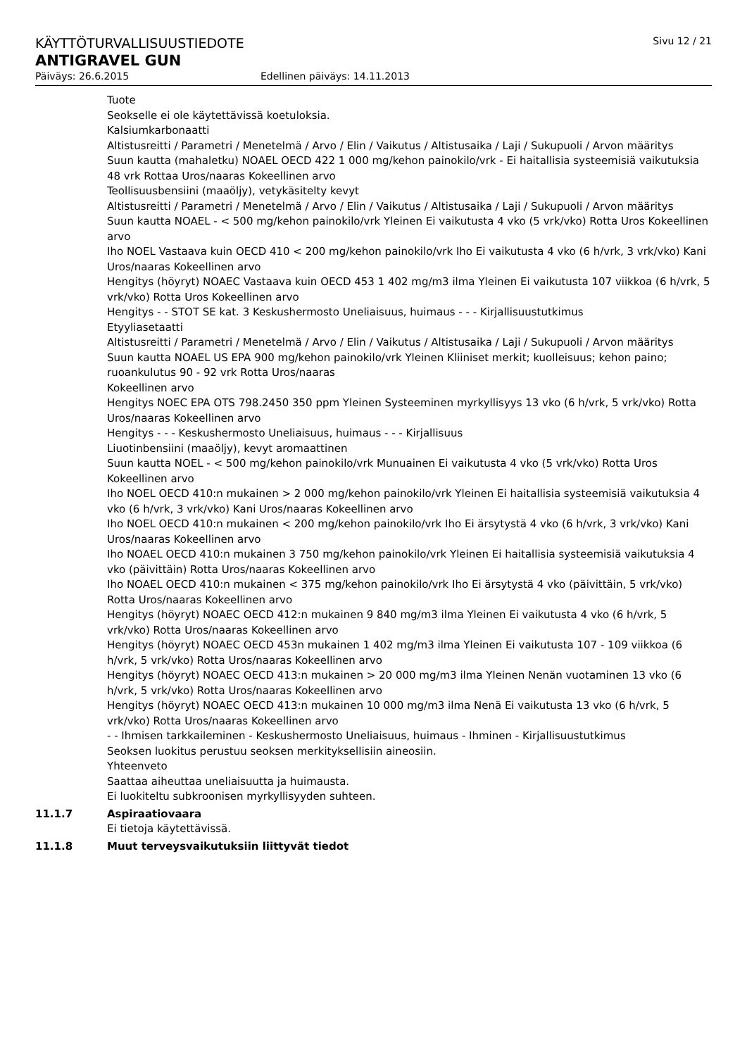KÄYTTÖTURVALLISUUSTIEDOTE Sivu 12 / 21
ANTIGRAVEL GUN
Päiväys: 26.6.2015 Edellinen päiväys: 14.11.2013
Tuote
Seokselle ei ole käytettävissä koetuloksia.
Kalsiumkarbonaatti
Altistusreitti / Parametri / Menetelmä / Arvo / Elin / Vaikutus / Altistusaika / Laji / Sukupuoli / Arvon määritys
Suun kautta (mahaletku) NOAEL OECD 422 1 000 mg/kehon painokilo/vrk - Ei haitallisia systeemisiä vaikutuksia 48 vrk Rottaa Uros/naaras Kokeellinen arvo
Teollisuusbensiini (maaöljy), vetykäsitelty kevyt
Altistusreitti / Parametri / Menetelmä / Arvo / Elin / Vaikutus / Altistusaika / Laji / Sukupuoli / Arvon määritys
Suun kautta NOAEL - < 500 mg/kehon painokilo/vrk Yleinen Ei vaikutusta 4 vko (5 vrk/vko) Rotta Uros Kokeellinen arvo
Iho NOEL Vastaava kuin OECD 410 < 200 mg/kehon painokilo/vrk Iho Ei vaikutusta 4 vko (6 h/vrk, 3 vrk/vko) Kani
Uros/naaras Kokeellinen arvo
Hengitys (höyryt) NOAEC Vastaava kuin OECD 453 1 402 mg/m3 ilma Yleinen Ei vaikutusta 107 viikkoa (6 h/vrk, 5 vrk/vko) Rotta Uros Kokeellinen arvo
Hengitys - - STOT SE kat. 3 Keskushermosto Uneliaisuus, huimaus - - - Kirjallisuustutkimus
Etyyliasetaatti
Altistusreitti / Parametri / Menetelmä / Arvo / Elin / Vaikutus / Altistusaika / Laji / Sukupuoli / Arvon määritys
Suun kautta NOAEL US EPA 900 mg/kehon painokilo/vrk Yleinen Kliiniset merkit; kuolleisuus; kehon paino; ruoankulutus 90 - 92 vrk Rotta Uros/naaras
Kokeellinen arvo
Hengitys NOEC EPA OTS 798.2450 350 ppm Yleinen Systeeminen myrkyllisyys 13 vko (6 h/vrk, 5 vrk/vko) Rotta Uros/naaras Kokeellinen arvo
Hengitys - - - Keskushermosto Uneliaisuus, huimaus - - - Kirjallisuus
Liuotinbensiini (maaöljy), kevyt aromaattinen
Suun kautta NOEL - < 500 mg/kehon painokilo/vrk Munuainen Ei vaikutusta 4 vko (5 vrk/vko) Rotta Uros Kokeellinen arvo
Iho NOEL OECD 410:n mukainen > 2 000 mg/kehon painokilo/vrk Yleinen Ei haitallisia systeemisiä vaikutuksia 4 vko (6 h/vrk, 3 vrk/vko) Kani Uros/naaras Kokeellinen arvo
Iho NOEL OECD 410:n mukainen < 200 mg/kehon painokilo/vrk Iho Ei ärsytystä 4 vko (6 h/vrk, 3 vrk/vko) Kani Uros/naaras Kokeellinen arvo
Iho NOAEL OECD 410:n mukainen 3 750 mg/kehon painokilo/vrk Yleinen Ei haitallisia systeemisiä vaikutuksia 4 vko (päivittäin) Rotta Uros/naaras Kokeellinen arvo
Iho NOAEL OECD 410:n mukainen < 375 mg/kehon painokilo/vrk Iho Ei ärsytystä 4 vko (päivittäin, 5 vrk/vko) Rotta Uros/naaras Kokeellinen arvo
Hengitys (höyryt) NOAEC OECD 412:n mukainen 9 840 mg/m3 ilma Yleinen Ei vaikutusta 4 vko (6 h/vrk, 5 vrk/vko) Rotta Uros/naaras Kokeellinen arvo
Hengitys (höyryt) NOAEC OECD 453n mukainen 1 402 mg/m3 ilma Yleinen Ei vaikutusta 107 - 109 viikkoa (6 h/vrk, 5 vrk/vko) Rotta Uros/naaras Kokeellinen arvo
Hengitys (höyryt) NOAEC OECD 413:n mukainen > 20 000 mg/m3 ilma Yleinen Nenän vuotaminen 13 vko (6 h/vrk, 5 vrk/vko) Rotta Uros/naaras Kokeellinen arvo
Hengitys (höyryt) NOAEC OECD 413:n mukainen 10 000 mg/m3 ilma Nenä Ei vaikutusta 13 vko (6 h/vrk, 5 vrk/vko) Rotta Uros/naaras Kokeellinen arvo
- - Ihmisen tarkkaileminen - Keskushermosto Uneliaisuus, huimaus - Ihminen - Kirjallisuustutkimus
Seoksen luokitus perustuu seoksen merkityksellisiin aineosiin.
Yhteenveto
Saattaa aiheuttaa uneliaisuutta ja huimausta.
Ei luokiteltu subkroonisen myrkyllisyyden suhteen.
11.1.7 Aspiraatiovaara
Ei tietoja käytettävissä.
11.1.8 Muut terveysvaikutuksiin liittyvät tiedot